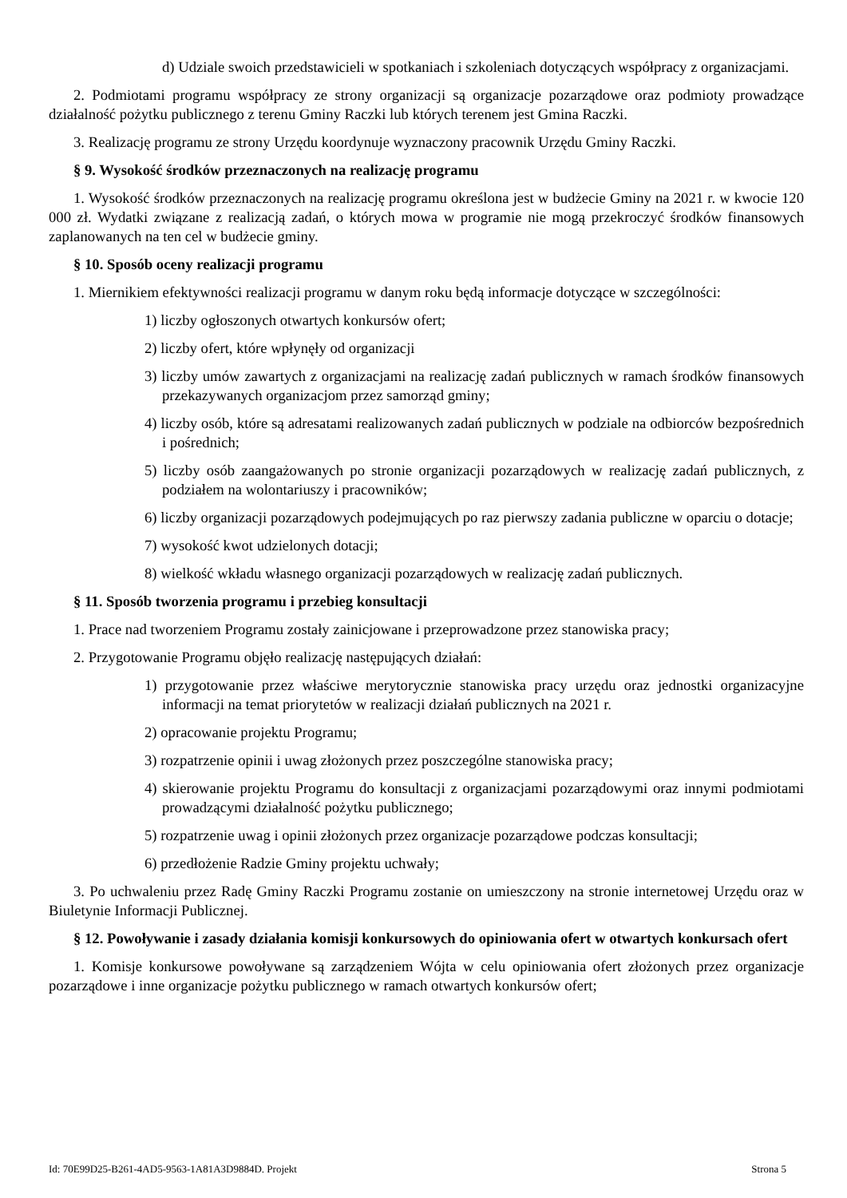d) Udziale swoich przedstawicieli w spotkaniach i szkoleniach dotyczących współpracy z organizacjami.
2. Podmiotami programu współpracy ze strony organizacji są organizacje pozarządowe oraz podmioty prowadzące działalność pożytku publicznego z terenu Gminy Raczki lub których terenem jest Gmina Raczki.
3. Realizację programu ze strony Urzędu koordynuje wyznaczony pracownik Urzędu Gminy Raczki.
§ 9. Wysokość środków przeznaczonych na realizację programu
1. Wysokość środków przeznaczonych na realizację programu określona jest w budżecie Gminy na 2021 r. w kwocie 120 000 zł. Wydatki związane z realizacją zadań, o których mowa w programie nie mogą przekroczyć środków finansowych zaplanowanych na ten cel w budżecie gminy.
§ 10. Sposób oceny realizacji programu
1. Miernikiem efektywności realizacji programu w danym roku będą informacje dotyczące w szczególności:
1) liczby ogłoszonych otwartych konkursów ofert;
2) liczby ofert, które wpłynęły od organizacji
3) liczby umów zawartych z organizacjami na realizację zadań publicznych w ramach środków finansowych przekazywanych organizacjom przez samorząd gminy;
4) liczby osób, które są adresatami realizowanych zadań publicznych w podziale na odbiorców bezpośrednich i pośrednich;
5) liczby osób zaangażowanych po stronie organizacji pozarządowych w realizację zadań publicznych, z podziałem na wolontariuszy i pracowników;
6) liczby organizacji pozarządowych podejmujących po raz pierwszy zadania publiczne w oparciu o dotacje;
7) wysokość kwot udzielonych dotacji;
8) wielkość wkładu własnego organizacji pozarządowych w realizację zadań publicznych.
§ 11. Sposób tworzenia programu i przebieg konsultacji
1. Prace nad tworzeniem Programu zostały zainicjowane i przeprowadzone przez stanowiska pracy;
2. Przygotowanie Programu objęło realizację następujących działań:
1) przygotowanie przez właściwe merytorycznie stanowiska pracy urzędu oraz jednostki organizacyjne informacji na temat priorytetów w realizacji działań publicznych na 2021 r.
2) opracowanie projektu Programu;
3) rozpatrzenie opinii i uwag złożonych przez poszczególne stanowiska pracy;
4) skierowanie projektu Programu do konsultacji z organizacjami pozarządowymi oraz innymi podmiotami prowadzącymi działalność pożytku publicznego;
5) rozpatrzenie uwag i opinii złożonych przez organizacje pozarządowe podczas konsultacji;
6) przedłożenie Radzie Gminy projektu uchwały;
3. Po uchwaleniu przez Radę Gminy Raczki Programu zostanie on umieszczony na stronie internetowej Urzędu oraz w Biuletynie Informacji Publicznej.
§ 12. Powoływanie i zasady działania komisji konkursowych do opiniowania ofert w otwartych konkursach ofert
1. Komisje konkursowe powoływane są zarządzeniem Wójta w celu opiniowania ofert złożonych przez organizacje pozarządowe i inne organizacje pożytku publicznego w ramach otwartych konkursów ofert;
Id: 70E99D25-B261-4AD5-9563-1A81A3D9884D. Projekt Strona 5